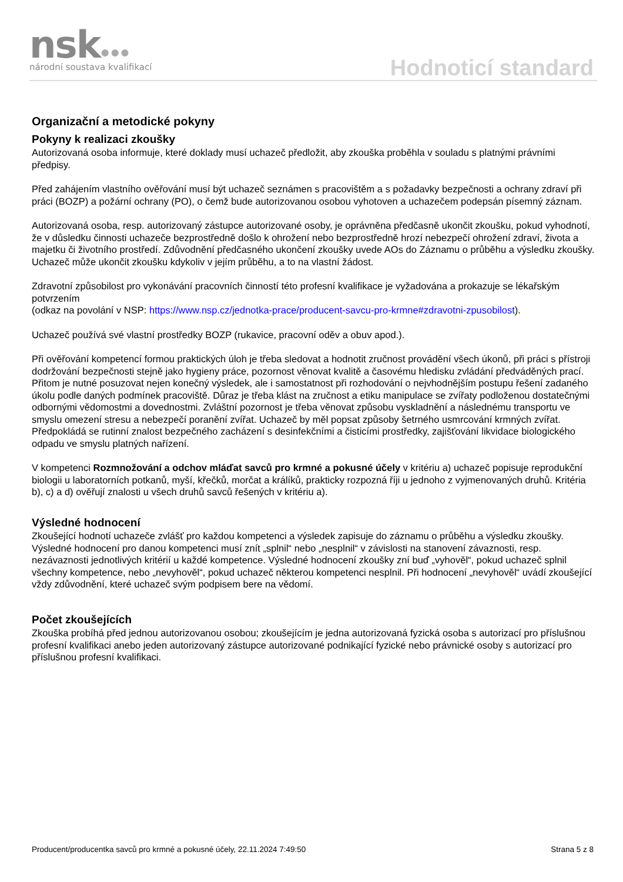nsk●●●
národní soustava kvalifikací
Hodnoticí standard
Organizační a metodické pokyny
Pokyny k realizaci zkoušky
Autorizovaná osoba informuje, které doklady musí uchazeč předložit, aby zkouška proběhla v souladu s platnými právními předpisy.
Před zahájením vlastního ověřování musí být uchazeč seznámen s pracovištěm a s požadavky bezpečnosti a ochrany zdraví při práci (BOZP) a požární ochrany (PO), o čemž bude autorizovanou osobou vyhotoven a uchazečem podepsán písemný záznam.
Autorizovaná osoba, resp. autorizovaný zástupce autorizované osoby, je oprávněna předčasně ukončit zkoušku, pokud vyhodnotí, že v důsledku činnosti uchazeče bezprostředně došlo k ohrožení nebo bezprostředně hrozí nebezpečí ohrožení zdraví, života a majetku či životního prostředí. Zdůvodnění předčasného ukončení zkoušky uvede AOs do Záznamu o průběhu a výsledku zkoušky. Uchazeč může ukončit zkoušku kdykoliv v jejím průběhu, a to na vlastní žádost.
Zdravotní způsobilost pro vykonávání pracovních činností této profesní kvalifikace je vyžadována a prokazuje se lékařským potvrzením
(odkaz na povolání v NSP: https://www.nsp.cz/jednotka-prace/producent-savcu-pro-krmne#zdravotni-zpusobilost).
Uchazeč používá své vlastní prostředky BOZP (rukavice, pracovní oděv a obuv apod.).
Při ověřování kompetencí formou praktických úloh je třeba sledovat a hodnotit zručnost provádění všech úkonů, při práci s přístroji dodržování bezpečnosti stejně jako hygieny práce, pozornost věnovat kvalitě a časovému hledisku zvládání předváděných prací. Přitom je nutné posuzovat nejen konečný výsledek, ale i samostatnost při rozhodování o nejvhodnějším postupu řešení zadaného úkolu podle daných podmínek pracoviště. Důraz je třeba klást na zručnost a etiku manipulace se zvířaty podloženou dostatečnými odbornými vědomostmi a dovednostmi. Zvláštní pozornost je třeba věnovat způsobu vyskladnění a následnému transportu ve smyslu omezení stresu a nebezpečí poranění zvířat. Uchazeč by měl popsat způsoby šetrného usmrcování krmných zvířat. Předpokládá se rutinní znalost bezpečného zacházení s desinfekčními a čisticími prostředky, zajišťování likvidace biologického odpadu ve smyslu platných nařízení.
V kompetenci Rozmnožování a odchov mláďat savců pro krmné a pokusné účely v kritériu a) uchazeč popisuje reprodukční biologii u laboratorních potkanů, myší, křečků, morčat a králíků, prakticky rozpozná říji u jednoho z vyjmenovaných druhů. Kritéria b), c) a d) ověřují znalosti u všech druhů savců řešených v kritériu a).
Výsledné hodnocení
Zkoušející hodnotí uchazeče zvlášť pro každou kompetenci a výsledek zapisuje do záznamu o průběhu a výsledku zkoušky. Výsledné hodnocení pro danou kompetenci musí znít „splnil“ nebo „nesplnil“ v závislosti na stanovení závaznosti, resp. nezávaznosti jednotlivých kritérií u každé kompetence. Výsledné hodnocení zkoušky zní buď „vyhověl“, pokud uchazeč splnil všechny kompetence, nebo „nevyhověl“, pokud uchazeč některou kompetenci nesplnil. Při hodnocení „nevyhověl“ uvádí zkoušející vždy zdůvodnění, které uchazeč svým podpisem bere na vědomí.
Počet zkoušejících
Zkouška probíhá před jednou autorizovanou osobou; zkoušejícím je jedna autorizovaná fyzická osoba s autorizací pro příslušnou profesní kvalifikaci anebo jeden autorizovaný zástupce autorizované podnikající fyzické nebo právnické osoby s autorizací pro příslušnou profesní kvalifikaci.
Producent/producentka savců pro krmné a pokusné účely, 22.11.2024 7:49:50 Strana 5 z 8